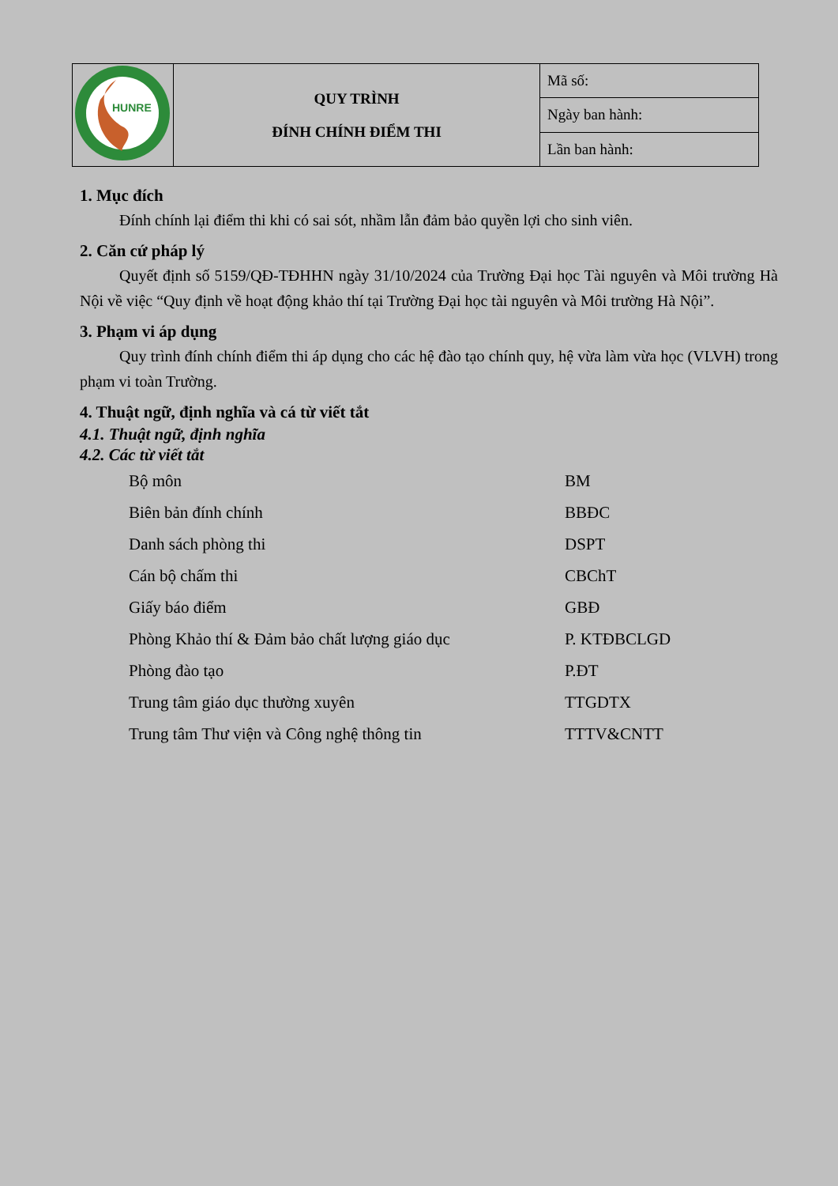| HUNRE | QUY TRÌNH ĐÍNH CHÍNH ĐIỂM THI | Mã số: |
| | | Ngày ban hành: |
| | | Lần ban hành: |
1. Mục đích
Đính chính lại điểm thi khi có sai sót, nhầm lẫn đảm bảo quyền lợi cho sinh viên.
2. Căn cứ pháp lý
Quyết định số 5159/QĐ-TĐHHN ngày 31/10/2024 của Trường Đại học Tài nguyên và Môi trường Hà Nội về việc “Quy định về hoạt động khảo thí tại Trường Đại học tài nguyên và Môi trường Hà Nội”.
3. Phạm vi áp dụng
Quy trình đính chính điểm thi áp dụng cho các hệ đào tạo chính quy, hệ vừa làm vừa học (VLVH) trong phạm vi toàn Trường.
4. Thuật ngữ, định nghĩa và cá từ viết tắt
4.1. Thuật ngữ, định nghĩa
4.2. Các từ viết tắt
| Bộ môn | BM |
| Biên bản đính chính | BBĐC |
| Danh sách phòng thi | DSPT |
| Cán bộ chấm thi | CBChT |
| Giấy báo điểm | GBĐ |
| Phòng Khảo thí & Đảm bảo chất lượng giáo dục | P. KTĐBCLGD |
| Phòng đào tạo | P.ĐT |
| Trung tâm giáo dục thường xuyên | TTGDTX |
| Trung tâm Thư viện và Công nghệ thông tin | TTTV&CNTT |